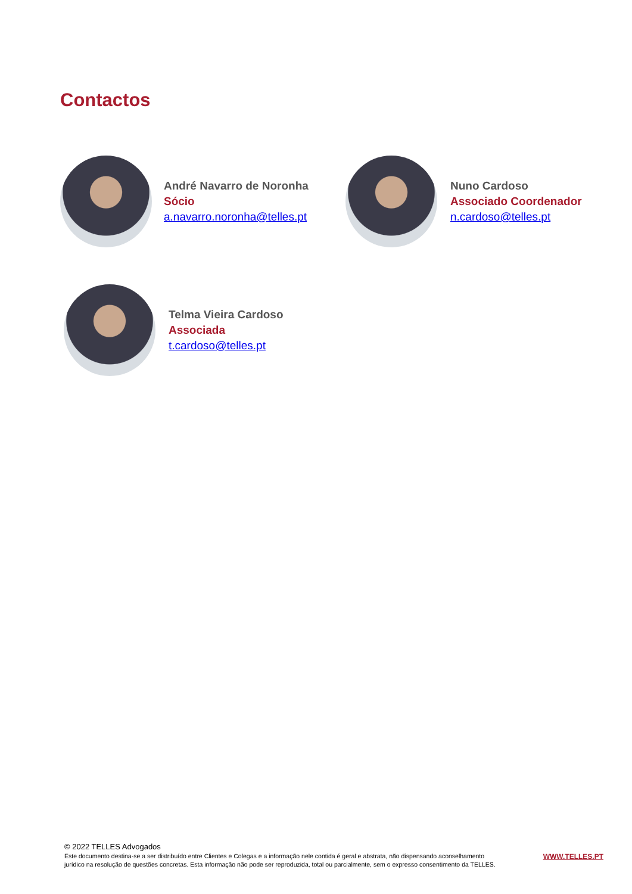Contactos
André Navarro de Noronha
Sócio
a.navarro.noronha@telles.pt
Nuno Cardoso
Associado Coordenador
n.cardoso@telles.pt
Telma Vieira Cardoso
Associada
t.cardoso@telles.pt
© 2022 TELLES Advogados
Este documento destina-se a ser distribuído entre Clientes e Colegas e a informação nele contida é geral e abstrata, não dispensando aconselhamento
jurídico na resolução de questões concretas. Esta informação não pode ser reproduzida, total ou parcialmente, sem o expresso consentimento da TELLES.
WWW.TELLES.PT